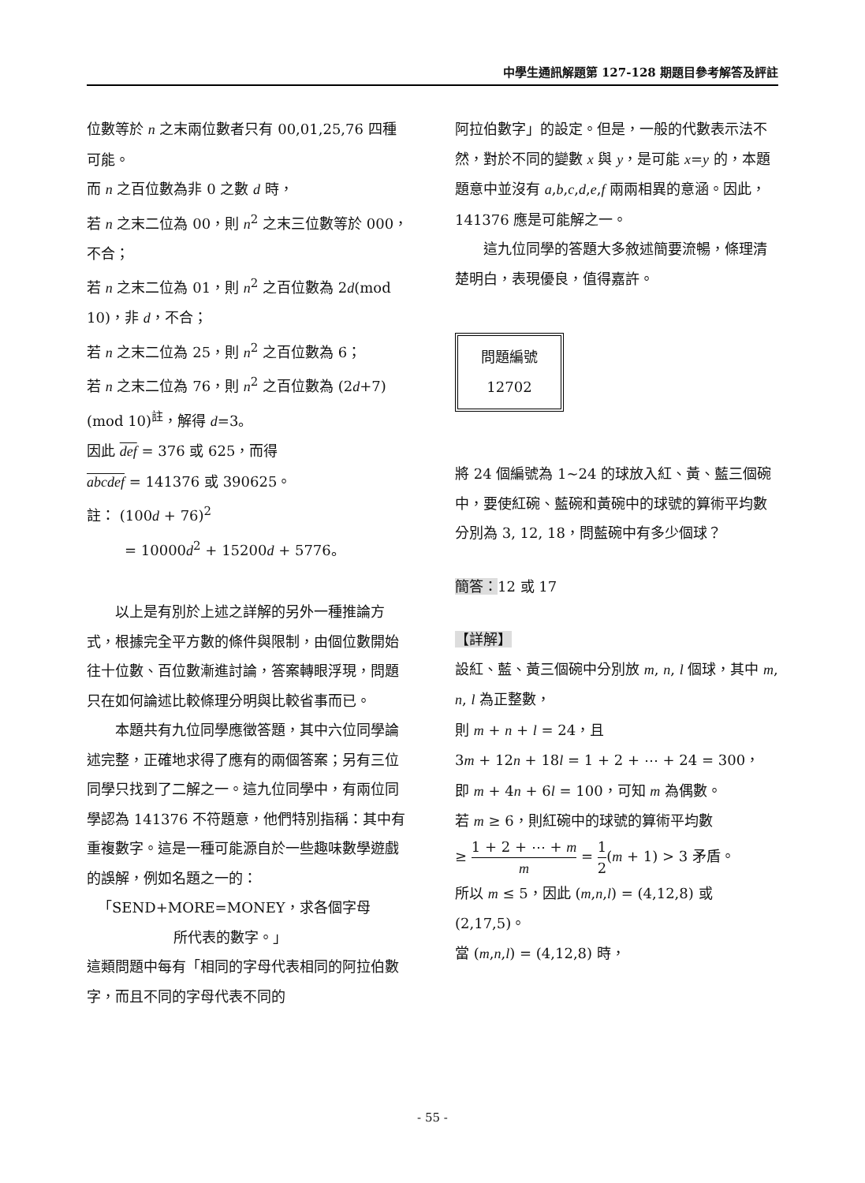中學生通訊解題第 127-128 期題目參考解答及評註
位數等於 n 之末兩位數者只有 00,01,25,76 四種可能。
而 n 之百位數為非 0 之數 d 時，
若 n 之末二位為 00，則 n<sup>2</sup> 之末三位數等於 000，不合；
若 n 之末二位為 01，則 n<sup>2</sup> 之百位數為 2d(mod 10)，非 d，不合；
若 n 之末二位為 25，則 n<sup>2</sup> 之百位數為 6；
若 n 之末二位為 76，則 n<sup>2</sup> 之百位數為 (2d+7)(mod 10)<sup>註</sup>，解得 d=3。
因此 def = 376 或 625，而得
abcdef = 141376 或 390625。
註： (100d + 76)<sup>2</sup>
= 10000d<sup>2</sup> + 15200d + 5776。
以上是有別於上述之詳解的另外一種推論方式，根據完全平方數的條件與限制，由個位數開始往十位數、百位數漸進討論，答案轉眼浮現，問題只在如何論述比較條理分明與比較省事而已。
本題共有九位同學應徵答題，其中六位同學論述完整，正確地求得了應有的兩個答案；另有三位同學只找到了二解之一。這九位同學中，有兩位同學認為 141376 不符題意，他們特別指稱：其中有重複數字。這是一種可能源自於一些趣味數學遊戲的誤解，例如名題之一的：
「SEND+MORE=MONEY，求各個字母
所代表的數字。」
這類問題中每有「相同的字母代表相同的阿拉伯數字，而且不同的字母代表不同的
阿拉伯數字」的設定。但是，一般的代數表示法不然，對於不同的變數 x 與 y，是可能 x=y 的，本題題意中並沒有 a,b,c,d,e,f 兩兩相異的意涵。因此，141376 應是可能解之一。
這九位同學的答題大多敘述簡要流暢，條理清楚明白，表現優良，值得嘉許。
問題編號
12702
將 24 個編號為 1~24 的球放入紅、黃、藍三個碗中，要使紅碗、藍碗和黃碗中的球號的算術平均數分別為 3, 12, 18，問藍碗中有多少個球？
簡答：12 或 17
【詳解】
設紅、藍、黃三個碗中分別放 m, n, l 個球，其中 m, n, l 為正整數，
則 m + n + l = 24，且
3m + 12n + 18l = 1 + 2 + ⋯ + 24 = 300，
即 m + 4n + 6l = 100，可知 m 為偶數。
若 m ≥ 6，則紅碗中的球號的算術平均數
≥ 1 + 2 + ⋯ + m m = 1 2(m + 1) > 3 矛盾。
所以 m ≤ 5，因此 (m,n,l) = (4,12,8) 或 (2,17,5)。
當 (m,n,l) = (4,12,8) 時，
- 55 -